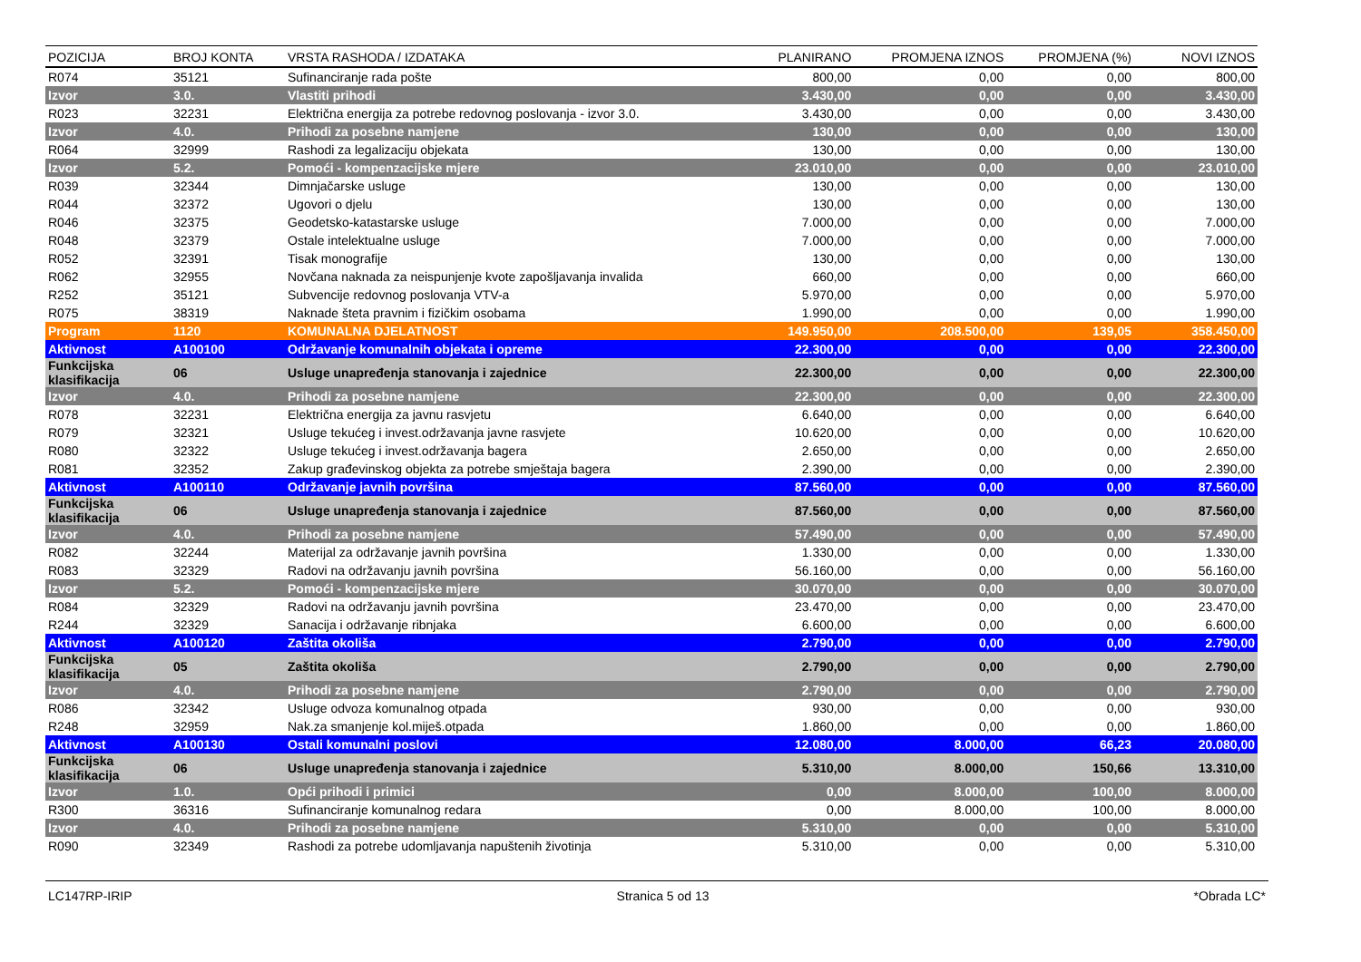| POZICIJA | BROJ KONTA | VRSTA RASHODA / IZDATAKA | PLANIRANO | PROMJENA IZNOS | PROMJENA (%) | NOVI IZNOS |
| --- | --- | --- | --- | --- | --- | --- |
| R074 | 35121 | Sufinanciranje rada pošte | 800,00 | 0,00 | 0,00 | 800,00 |
| Izvor | 3.0. | Vlastiti prihodi | 3.430,00 | 0,00 | 0,00 | 3.430,00 |
| R023 | 32231 | Električna energija za potrebe redovnog poslovanja - izvor 3.0. | 3.430,00 | 0,00 | 0,00 | 3.430,00 |
| Izvor | 4.0. | Prihodi za posebne namjene | 130,00 | 0,00 | 0,00 | 130,00 |
| R064 | 32999 | Rashodi za legalizaciju objekata | 130,00 | 0,00 | 0,00 | 130,00 |
| Izvor | 5.2. | Pomoći - kompenzacijske mjere | 23.010,00 | 0,00 | 0,00 | 23.010,00 |
| R039 | 32344 | Dimnjačarske usluge | 130,00 | 0,00 | 0,00 | 130,00 |
| R044 | 32372 | Ugovori o djelu | 130,00 | 0,00 | 0,00 | 130,00 |
| R046 | 32375 | Geodetsko-katastarske usluge | 7.000,00 | 0,00 | 0,00 | 7.000,00 |
| R048 | 32379 | Ostale intelektualne usluge | 7.000,00 | 0,00 | 0,00 | 7.000,00 |
| R052 | 32391 | Tisak monografije | 130,00 | 0,00 | 0,00 | 130,00 |
| R062 | 32955 | Novčana naknada za neispunjenje kvote zapošljavanja invalida | 660,00 | 0,00 | 0,00 | 660,00 |
| R252 | 35121 | Subvencije redovnog poslovanja VTV-a | 5.970,00 | 0,00 | 0,00 | 5.970,00 |
| R075 | 38319 | Naknade šteta pravnim i fizičkim osobama | 1.990,00 | 0,00 | 0,00 | 1.990,00 |
| Program | 1120 | KOMUNALNA DJELATNOST | 149.950,00 | 208.500,00 | 139,05 | 358.450,00 |
| Aktivnost | A100100 | Održavanje komunalnih objekata i opreme | 22.300,00 | 0,00 | 0,00 | 22.300,00 |
| Funkcijska klasifikacija | 06 | Usluge unapređenja stanovanja i zajednice | 22.300,00 | 0,00 | 0,00 | 22.300,00 |
| Izvor | 4.0. | Prihodi za posebne namjene | 22.300,00 | 0,00 | 0,00 | 22.300,00 |
| R078 | 32231 | Električna energija za javnu rasvjetu | 6.640,00 | 0,00 | 0,00 | 6.640,00 |
| R079 | 32321 | Usluge tekućeg i invest.održavanja javne rasvjete | 10.620,00 | 0,00 | 0,00 | 10.620,00 |
| R080 | 32322 | Usluge tekućeg i invest.održavanja bagera | 2.650,00 | 0,00 | 0,00 | 2.650,00 |
| R081 | 32352 | Zakup građevinskog objekta za potrebe smještaja bagera | 2.390,00 | 0,00 | 0,00 | 2.390,00 |
| Aktivnost | A100110 | Održavanje javnih površina | 87.560,00 | 0,00 | 0,00 | 87.560,00 |
| Funkcijska klasifikacija | 06 | Usluge unapređenja stanovanja i zajednice | 87.560,00 | 0,00 | 0,00 | 87.560,00 |
| Izvor | 4.0. | Prihodi za posebne namjene | 57.490,00 | 0,00 | 0,00 | 57.490,00 |
| R082 | 32244 | Materijal za održavanje javnih površina | 1.330,00 | 0,00 | 0,00 | 1.330,00 |
| R083 | 32329 | Radovi na održavanju javnih površina | 56.160,00 | 0,00 | 0,00 | 56.160,00 |
| Izvor | 5.2. | Pomoći - kompenzacijske mjere | 30.070,00 | 0,00 | 0,00 | 30.070,00 |
| R084 | 32329 | Radovi na održavanju javnih površina | 23.470,00 | 0,00 | 0,00 | 23.470,00 |
| R244 | 32329 | Sanacija i održavanje ribnjaka | 6.600,00 | 0,00 | 0,00 | 6.600,00 |
| Aktivnost | A100120 | Zaštita okoliša | 2.790,00 | 0,00 | 0,00 | 2.790,00 |
| Funkcijska klasifikacija | 05 | Zaštita okoliša | 2.790,00 | 0,00 | 0,00 | 2.790,00 |
| Izvor | 4.0. | Prihodi za posebne namjene | 2.790,00 | 0,00 | 0,00 | 2.790,00 |
| R086 | 32342 | Usluge odvoza komunalnog otpada | 930,00 | 0,00 | 0,00 | 930,00 |
| R248 | 32959 | Nak.za smanjenje kol.miješ.otpada | 1.860,00 | 0,00 | 0,00 | 1.860,00 |
| Aktivnost | A100130 | Ostali komunalni poslovi | 12.080,00 | 8.000,00 | 66,23 | 20.080,00 |
| Funkcijska klasifikacija | 06 | Usluge unapređenja stanovanja i zajednice | 5.310,00 | 8.000,00 | 150,66 | 13.310,00 |
| Izvor | 1.0. | Opći prihodi i primici | 0,00 | 8.000,00 | 100,00 | 8.000,00 |
| R300 | 36316 | Sufinanciranje komunalnog redara | 0,00 | 8.000,00 | 100,00 | 8.000,00 |
| Izvor | 4.0. | Prihodi za posebne namjene | 5.310,00 | 0,00 | 0,00 | 5.310,00 |
| R090 | 32349 | Rashodi za potrebe udomljavanja napuštenih životinja | 5.310,00 | 0,00 | 0,00 | 5.310,00 |
LC147RP-IRIP Stranica 5 od 13 *Obrada LC*